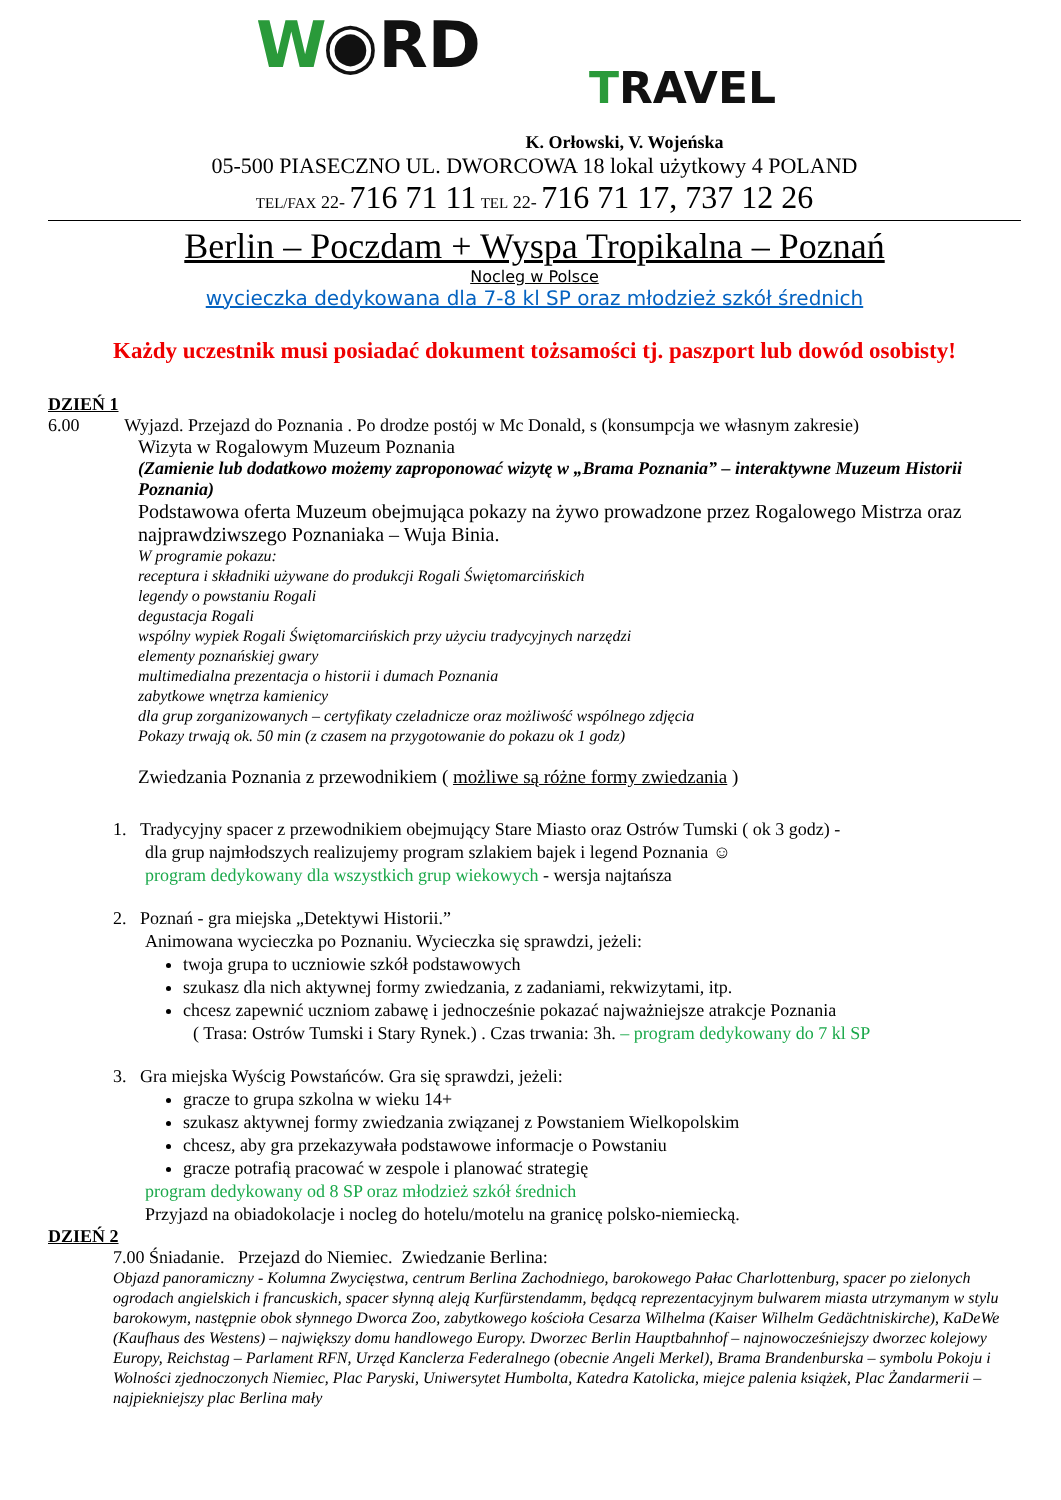W◉RD
TRAVEL
K. Orłowski, V. Wojeńska
05-500 PIASECZNO UL. DWORCOWA 18 lokal użytkowy 4 POLAND
TEL/FAX 22- 716 71 11 TEL 22- 716 71 17, 737 12 26
Berlin – Poczdam + Wyspa Tropikalna – Poznań
Nocleg w Polsce
wycieczka dedykowana dla 7-8 kl SP oraz młodzież szkół średnich
Każdy uczestnik musi posiadać dokument tożsamości tj. paszport lub dowód osobisty!
DZIEŃ 1
6.00 Wyjazd. Przejazd do Poznania . Po drodze postój w Mc Donald, s (konsumpcja we własnym zakresie)
Wizyta w Rogalowym Muzeum Poznania
(Zamienie lub dodatkowo możemy zaproponować wizytę w „Brama Poznania” – interaktywne Muzeum Historii Poznania)
Podstawowa oferta Muzeum obejmująca pokazy na żywo prowadzone przez Rogalowego Mistrza oraz najprawdziwszego Poznaniaka – Wuja Binia.
W programie pokazu:
receptura i składniki używane do produkcji Rogali Świętomarcińskich
legendy o powstaniu Rogali
degustacja Rogali
wspólny wypiek Rogali Świętomarcińskich przy użyciu tradycyjnych narzędzi
elementy poznańskiej gwary
multimedialna prezentacja o historii i dumach Poznania
zabytkowe wnętrza kamienicy
dla grup zorganizowanych – certyfikaty czeladnicze oraz możliwość wspólnego zdjęcia
Pokazy trwają ok. 50 min (z czasem na przygotowanie do pokazu ok 1 godz)
Zwiedzania Poznania z przewodnikiem ( możliwe są różne formy zwiedzania )
1. Tradycyjny spacer z przewodnikiem obejmujący Stare Miasto oraz Ostrów Tumski ( ok 3 godz) -
dla grup najmłodszych realizujemy program szlakiem bajek i legend Poznania ☺
program dedykowany dla wszystkich grup wiekowych - wersja najtańsza
2. Poznań - gra miejska „Detektywi Historii.”
Animowana wycieczka po Poznaniu. Wycieczka się sprawdzi, jeżeli:
twoja grupa to uczniowie szkół podstawowych
szukasz dla nich aktywnej formy zwiedzania, z zadaniami, rekwizytami, itp.
chcesz zapewnić uczniom zabawę i jednocześnie pokazać najważniejsze atrakcje Poznania
( Trasa: Ostrów Tumski i Stary Rynek.) . Czas trwania: 3h. – program dedykowany do 7 kl SP
3. Gra miejska Wyścig Powstańców. Gra się sprawdzi, jeżeli:
gracze to grupa szkolna w wieku 14+
szukasz aktywnej formy zwiedzania związanej z Powstaniem Wielkopolskim
chcesz, aby gra przekazywała podstawowe informacje o Powstaniu
gracze potrafią pracować w zespole i planować strategię
program dedykowany od 8 SP oraz młodzież szkół średnich
Przyjazd na obiadokolacje i nocleg do hotelu/motelu na granicę polsko-niemiecką.
DZIEŃ 2
7.00 Śniadanie. Przejazd do Niemiec. Zwiedzanie Berlina:
Objazd panoramiczny - Kolumna Zwycięstwa, centrum Berlina Zachodniego, barokowego Pałac Charlottenburg, spacer po zielonych ogrodach angielskich i francuskich, spacer słynną aleją Kurfürstendamm, będącą reprezentacyjnym bulwarem miasta utrzymanym w stylu barokowym, następnie obok słynnego Dworca Zoo, zabytkowego kościoła Cesarza Wilhelma (Kaiser Wilhelm Gedächtniskirche), KaDeWe (Kaufhaus des Westens) – największy domu handlowego Europy. Dworzec Berlin Hauptbahnhof – najnowocześniejszy dworzec kolejowy Europy, Reichstag – Parlament RFN, Urzęd Kanclerza Federalnego (obecnie Angeli Merkel), Brama Brandenburska – symbolu Pokoju i Wolności zjednoczonych Niemiec, Plac Paryski, Uniwersytet Humbolta, Katedra Katolicka, miejce palenia książek, Plac Żandarmerii – najpiekniejszy plac Berlina mały